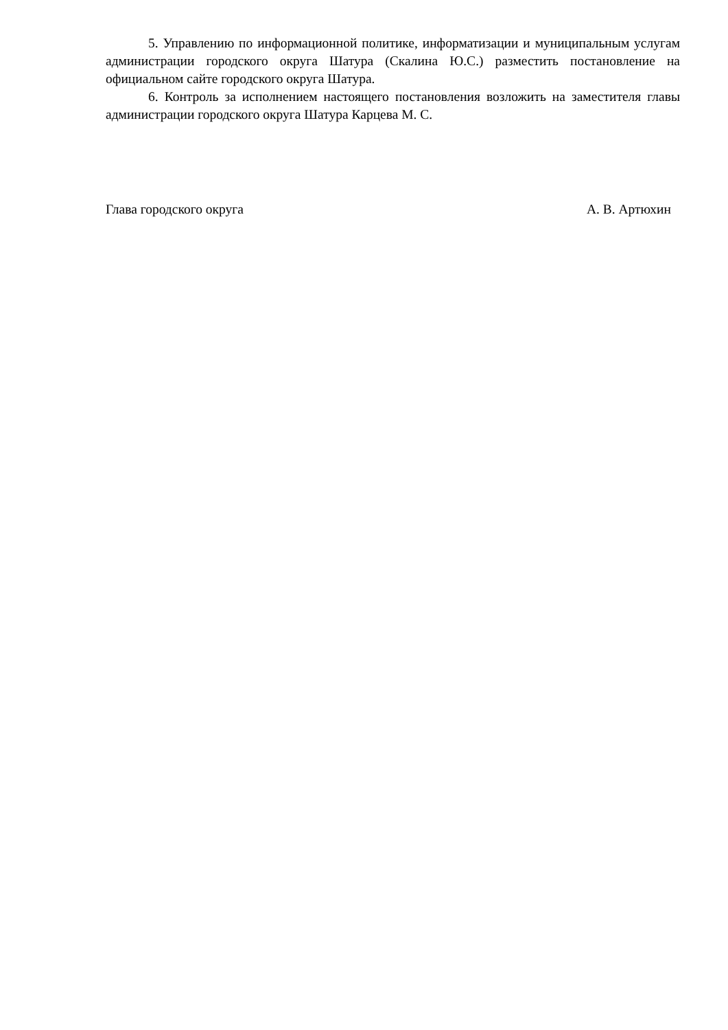5. Управлению по информационной политике, информатизации и муниципальным услугам администрации городского округа Шатура (Скалина Ю.С.) разместить постановление на официальном сайте городского округа Шатура.
6. Контроль за исполнением настоящего постановления возложить на заместителя главы администрации городского округа Шатура Карцева М. С.
Глава городского округа А. В. Артюхин